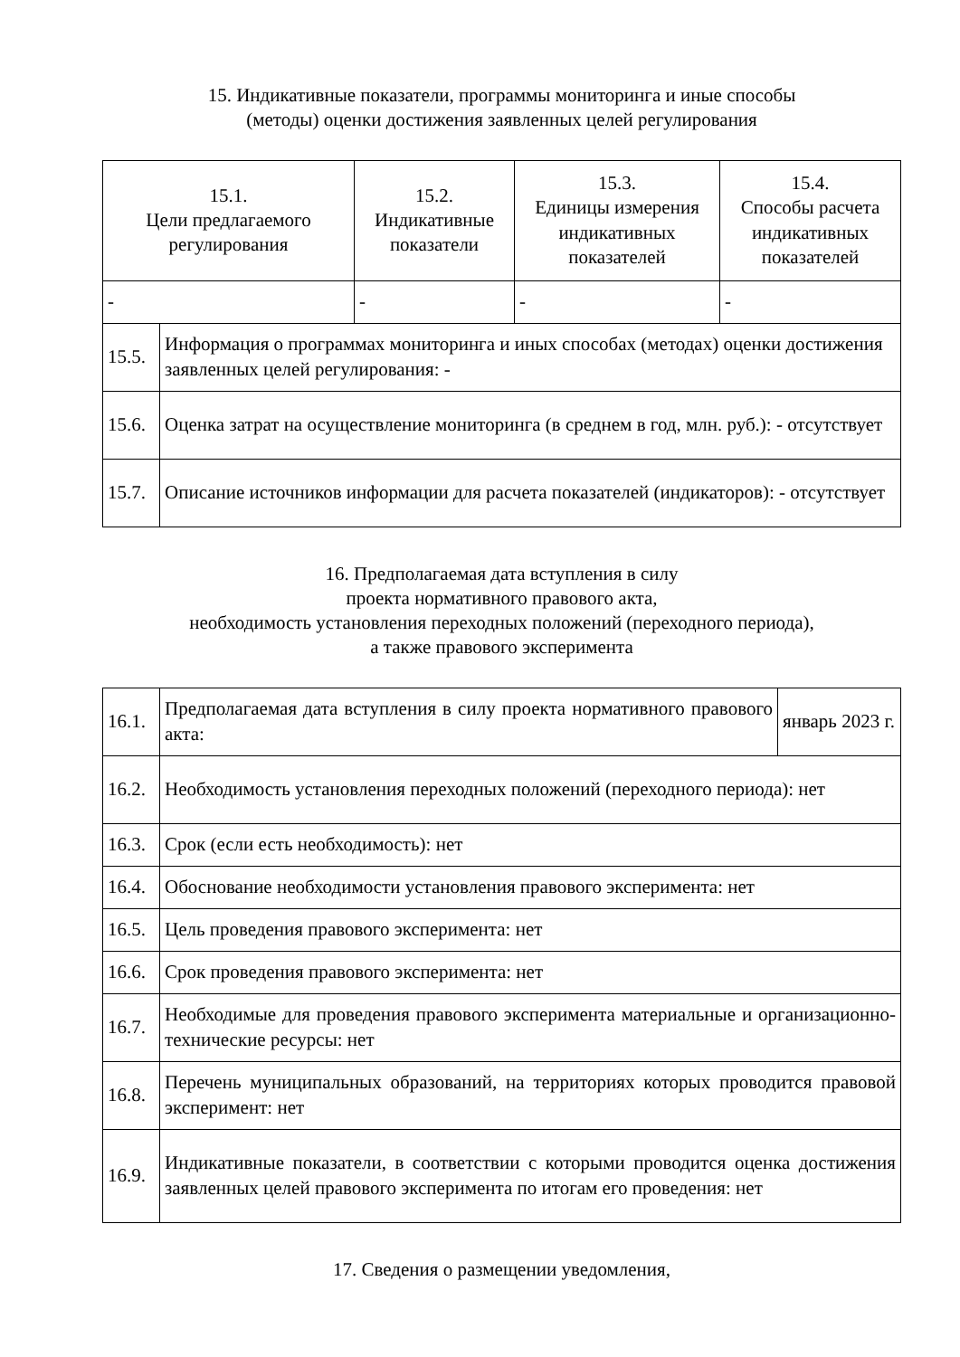15. Индикативные показатели, программы мониторинга и иные способы
(методы) оценки достижения заявленных целей регулирования
| 15.1. Цели предлагаемого регулирования | 15.2. Индикативные показатели | 15.3. Единицы измерения индикативных показателей | 15.4. Способы расчета индикативных показателей |
| --- | --- | --- | --- |
| - | - | - | - |
| 15.5. | Информация о программах мониторинга и иных способах (методах) оценки достижения заявленных целей регулирования: - |
| 15.6. | Оценка затрат на осуществление мониторинга (в среднем в год, млн. руб.): - отсутствует |
| 15.7. | Описание источников информации для расчета показателей (индикаторов): - отсутствует |
16. Предполагаемая дата вступления в силу
проекта нормативного правового акта,
необходимость установления переходных положений (переходного периода),
а также правового эксперимента
| 16.1. | Предполагаемая дата вступления в силу проекта нормативного правового акта: | январь 2023 г. |
| 16.2. | Необходимость установления переходных положений (переходного периода): нет | |
| 16.3. | Срок (если есть необходимость): нет | |
| 16.4. | Обоснование необходимости установления правового эксперимента: нет | |
| 16.5. | Цель проведения правового эксперимента: нет | |
| 16.6. | Срок проведения правового эксперимента: нет | |
| 16.7. | Необходимые для проведения правового эксперимента материальные и организационно-технические ресурсы: нет | |
| 16.8. | Перечень муниципальных образований, на территориях которых проводится правовой эксперимент: нет | |
| 16.9. | Индикативные показатели, в соответствии с которыми проводится оценка достижения заявленных целей правового эксперимента по итогам его проведения: нет | |
17. Сведения о размещении уведомления,